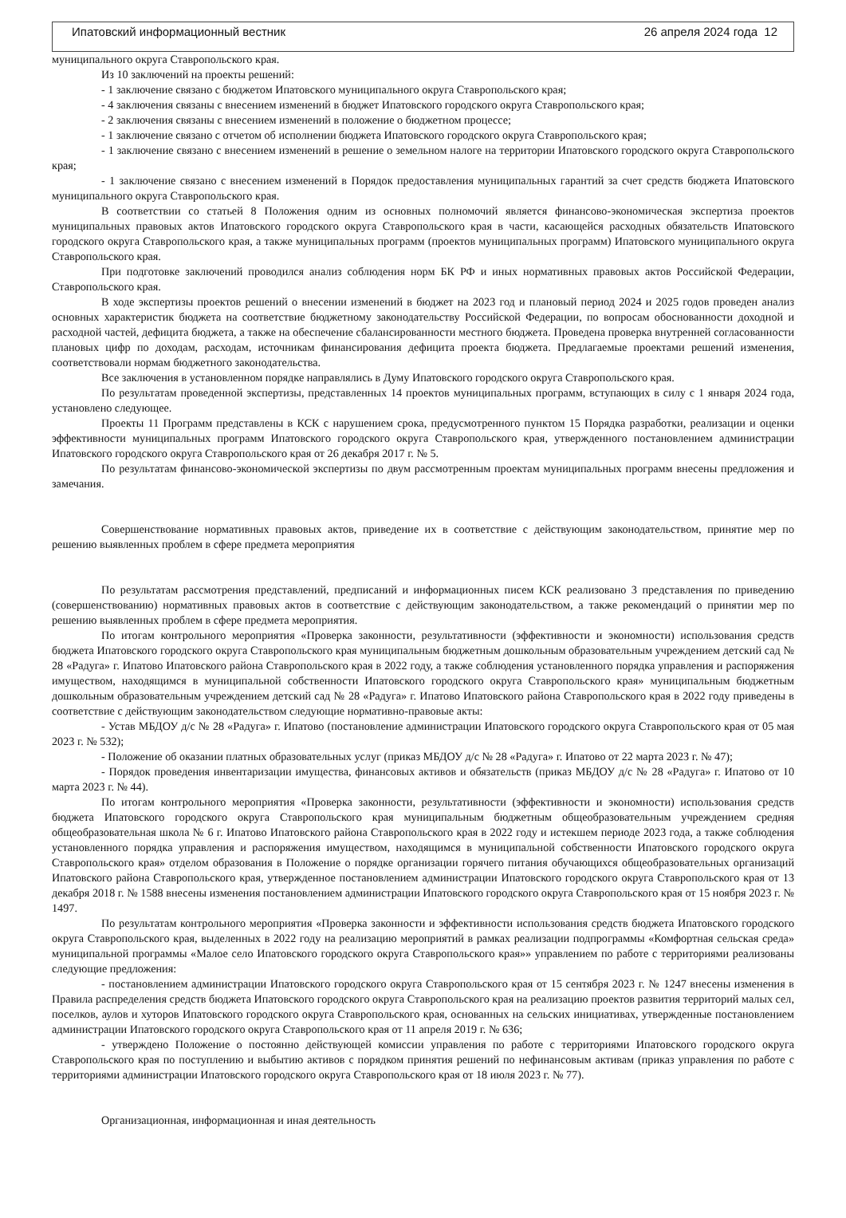Ипатовский информационный вестник 26 апреля 2024 года 12
муниципального округа Ставропольского края.
Из 10 заключений на проекты решений:
- 1 заключение связано с бюджетом Ипатовского муниципального округа Ставропольского края;
- 4 заключения связаны с внесением изменений в бюджет Ипатовского городского округа Ставропольского края;
- 2 заключения связаны с внесением изменений в положение о бюджетном процессе;
- 1 заключение связано с отчетом об исполнении бюджета Ипатовского городского округа Ставропольского края;
- 1 заключение связано с внесением изменений в решение о земельном налоге на территории Ипатовского городского округа Ставропольского края;
- 1 заключение связано с внесением изменений в Порядок предоставления муниципальных гарантий за счет средств бюджета Ипатовского муниципального округа Ставропольского края.
В соответствии со статьей 8 Положения одним из основных полномочий является финансово-экономическая экспертиза проектов муниципальных правовых актов Ипатовского городского округа Ставропольского края в части, касающейся расходных обязательств Ипатовского городского округа Ставропольского края, а также муниципальных программ (проектов муниципальных программ) Ипатовского муниципального округа Ставропольского края.
При подготовке заключений проводился анализ соблюдения норм БК РФ и иных нормативных правовых актов Российской Федерации, Ставропольского края.
В ходе экспертизы проектов решений о внесении изменений в бюджет на 2023 год и плановый период 2024 и 2025 годов проведен анализ основных характеристик бюджета на соответствие бюджетному законодательству Российской Федерации, по вопросам обоснованности доходной и расходной частей, дефицита бюджета, а также на обеспечение сбалансированности местного бюджета. Проведена проверка внутренней согласованности плановых цифр по доходам, расходам, источникам финансирования дефицита проекта бюджета. Предлагаемые проектами решений изменения, соответствовали нормам бюджетного законодательства.
Все заключения в установленном порядке направлялись в Думу Ипатовского городского округа Ставропольского края.
По результатам проведенной экспертизы, представленных 14 проектов муниципальных программ, вступающих в силу с 1 января 2024 года, установлено следующее.
Проекты 11 Программ представлены в КСК с нарушением срока, предусмотренного пунктом 15 Порядка разработки, реализации и оценки эффективности муниципальных программ Ипатовского городского округа Ставропольского края, утвержденного постановлением администрации Ипатовского городского округа Ставропольского края от 26 декабря 2017 г. № 5.
По результатам финансово-экономической экспертизы по двум рассмотренным проектам муниципальных программ внесены предложения и замечания.
Совершенствование нормативных правовых актов, приведение их в соответствие с действующим законодательством, принятие мер по решению выявленных проблем в сфере предмета мероприятия
По результатам рассмотрения представлений, предписаний и информационных писем КСК реализовано 3 представления по приведению (совершенствованию) нормативных правовых актов в соответствие с действующим законодательством, а также рекомендаций о принятии мер по решению выявленных проблем в сфере предмета мероприятия.
По итогам контрольного мероприятия «Проверка законности, результативности (эффективности и экономности) использования средств бюджета Ипатовского городского округа Ставропольского края муниципальным бюджетным дошкольным образовательным учреждением детский сад № 28 «Радуга» г. Ипатово Ипатовского района Ставропольского края в 2022 году, а также соблюдения установленного порядка управления и распоряжения имуществом, находящимся в муниципальной собственности Ипатовского городского округа Ставропольского края» муниципальным бюджетным дошкольным образовательным учреждением детский сад № 28 «Радуга» г. Ипатово Ипатовского района Ставропольского края в 2022 году приведены в соответствие с действующим законодательством следующие нормативно-правовые акты:
- Устав МБДОУ д/с № 28 «Радуга» г. Ипатово (постановление администрации Ипатовского городского округа Ставропольского края от 05 мая 2023 г. № 532);
- Положение об оказании платных образовательных услуг (приказ МБДОУ д/с № 28 «Радуга» г. Ипатово от 22 марта 2023 г. № 47);
- Порядок проведения инвентаризации имущества, финансовых активов и обязательств (приказ МБДОУ д/с № 28 «Радуга» г. Ипатово от 10 марта 2023 г. № 44).
По итогам контрольного мероприятия «Проверка законности, результативности (эффективности и экономности) использования средств бюджета Ипатовского городского округа Ставропольского края муниципальным бюджетным общеобразовательным учреждением средняя общеобразовательная школа № 6 г. Ипатово Ипатовского района Ставропольского края в 2022 году и истекшем периоде 2023 года, а также соблюдения установленного порядка управления и распоряжения имуществом, находящимся в муниципальной собственности Ипатовского городского округа Ставропольского края» отделом образования в Положение о порядке организации горячего питания обучающихся общеобразовательных организаций Ипатовского района Ставропольского края, утвержденное постановлением администрации Ипатовского городского округа Ставропольского края от 13 декабря 2018 г. № 1588 внесены изменения постановлением администрации Ипатовского городского округа Ставропольского края от 15 ноября 2023 г. № 1497.
По результатам контрольного мероприятия «Проверка законности и эффективности использования средств бюджета Ипатовского городского округа Ставропольского края, выделенных в 2022 году на реализацию мероприятий в рамках реализации подпрограммы «Комфортная сельская среда» муниципальной программы «Малое село Ипатовского городского округа Ставропольского края»» управлением по работе с территориями реализованы следующие предложения:
- постановлением администрации Ипатовского городского округа Ставропольского края от 15 сентября 2023 г. № 1247 внесены изменения в Правила распределения средств бюджета Ипатовского городского округа Ставропольского края на реализацию проектов развития территорий малых сел, поселков, аулов и хуторов Ипатовского городского округа Ставропольского края, основанных на сельских инициативах, утвержденные постановлением администрации Ипатовского городского округа Ставропольского края от 11 апреля 2019 г. № 636;
- утверждено Положение о постоянно действующей комиссии управления по работе с территориями Ипатовского городского округа Ставропольского края по поступлению и выбытию активов с порядком принятия решений по нефинансовым активам (приказ управления по работе с территориями администрации Ипатовского городского округа Ставропольского края от 18 июля 2023 г. № 77).
Организационная, информационная и иная деятельность